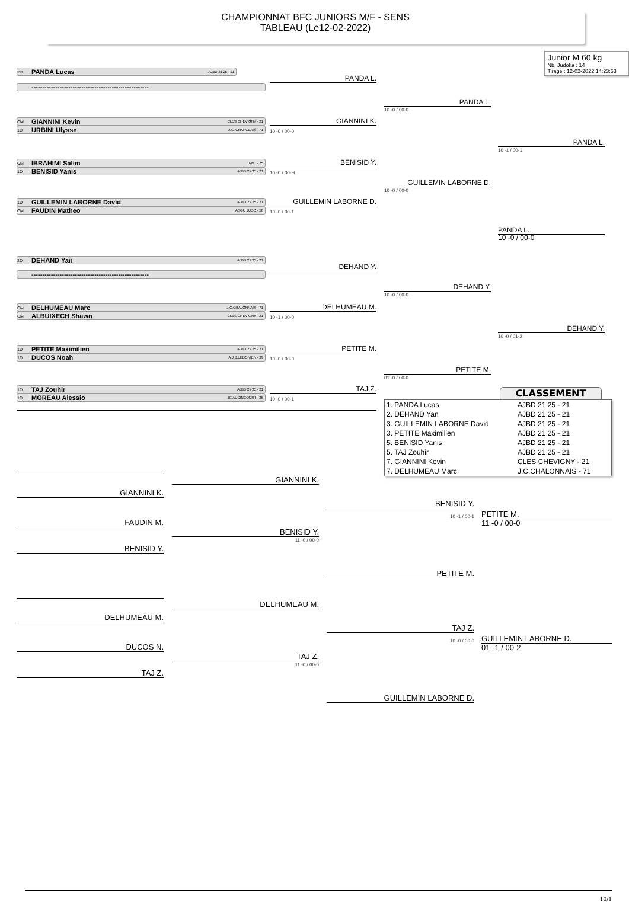CHAMPIONNAT BFC JUNIORS M/F - SENS
TABLEAU (Le12-02-2022)
2D PANDA Lucas AJBD 21 25 - 21
Junior M 60 kg
Nb. Judoka : 14
Tirage : 12-02-2022 14:23:53
PANDA L.
------------------------------------------------------
PANDA L.
10 -0 / 00-0
CM GIANNINI Kevin CLES CHEVIGNY - 21
GIANNINI K.
1D URBINI Ulysse J.C. CHAROLAIS - 71
10 -0 / 00-0
PANDA L.
10 -1 / 00-1
CM IBRAHIMI Salim PMJ - 25
BENISID Y.
1D BENISID Yanis AJBD 21 25 - 21
10 -0 / 00-H
GUILLEMIN LABORNE D.
10 -0 / 00-0
1D GUILLEMIN LABORNE David AJBD 21 25 - 21
GUILLEMIN LABORNE D.
CM FAUDIN Matheo ASGU JUDO - 58
10 -0 / 00-1
PANDA L.
10 -0 / 00-0
2D DEHAND Yan AJBD 21 25 - 21
DEHAND Y.
------------------------------------------------------
DEHAND Y.
10 -0 / 00-0
CM DELHUMEAU Marc J.C.CHALONNAIS - 71
DELHUMEAU M.
CM ALBUIXECH Shawn CLES CHEVIGNY - 21
10 -1 / 00-0
DEHAND Y.
10 -0 / 01-2
1D PETITE Maximilien AJBD 21 25 - 21
PETITE M.
1D DUCOS Noah A.J.B.LEDONIEN - 39
10 -0 / 00-0
PETITE M.
01 -0 / 00-0
1D TAJ Zouhir AJBD 21 25 - 21
TAJ Z.
1D MOREAU Alessio JC AUDINCOURT - 25
10 -0 / 00-1
CLASSEMENT
| 1. PANDA Lucas | AJBD 21 25 - 21 |
| 2. DEHAND Yan | AJBD 21 25 - 21 |
| 3. GUILLEMIN LABORNE David | AJBD 21 25 - 21 |
| 3. PETITE Maximilien | AJBD 21 25 - 21 |
| 5. BENISID Yanis | AJBD 21 25 - 21 |
| 5. TAJ Zouhir | AJBD 21 25 - 21 |
| 7. GIANNINI Kevin | CLES CHEVIGNY - 21 |
| 7. DELHUMEAU Marc | J.C.CHALONNAIS - 71 |
GIANNINI K.
GIANNINI K.
BENISID Y.
10 -1 / 00-1
PETITE M.
FAUDIN M.
11 -0 / 00-0
BENISID Y.
11 -0 / 00-0
BENISID Y.
PETITE M.
DELHUMEAU M.
DELHUMEAU M.
TAJ Z.
10 -0 / 00-0
GUILLEMIN LABORNE D.
DUCOS N.
01 -1 / 00-2
TAJ Z.
11 -0 / 00-0
TAJ Z.
GUILLEMIN LABORNE D.
10/1